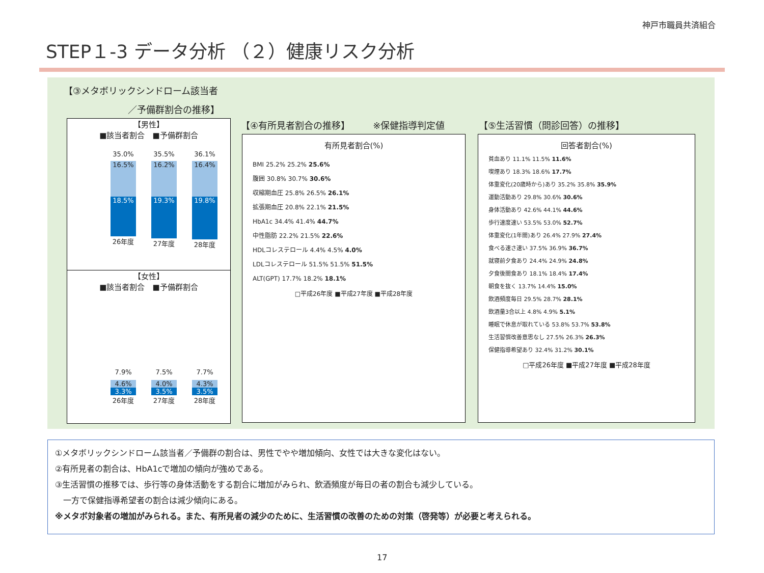神戸市職員共済組合
STEP１-3 データ分析 （２）健康リスク分析
【③メタボリックシンドローム該当者
　　　　　　　／予備群割合の推移】
【男性】
■該当者割合　■予備群割合
35.0%
16.5%
18.5%
26年度
35.5%
16.2%
19.3%
27年度
36.1%
16.4%
19.8%
28年度
【女性】
■該当者割合　■予備群割合
7.9%
4.6%
3.3%
26年度
7.5%
4.0%
3.5%
27年度
7.7%
4.3%
3.5%
28年度
【④有所見者割合の推移】　　　※保健指導判定値
有所見者割合(%)
BMI 25.2% 25.2% 25.6%
腹囲 30.8% 30.7% 30.6%
収縮期血圧 25.8% 26.5% 26.1%
拡張期血圧 20.8% 22.1% 21.5%
HbA1c 34.4% 41.4% 44.7%
中性脂肪 22.2% 21.5% 22.6%
HDLコレステロール 4.4% 4.5% 4.0%
LDLコレステロール 51.5% 51.5% 51.5%
ALT(GPT) 17.7% 18.2% 18.1%
□平成26年度 ■平成27年度 ■平成28年度
【⑤生活習慣（問診回答）の推移】
回答者割合(%)
貧血あり 11.1% 11.5% 11.6%
喫煙あり 18.3% 18.6% 17.7%
体重変化(20歳時から)あり 35.2% 35.8% 35.9%
運動活動あり 29.8% 30.6% 30.6%
身体活動あり 42.6% 44.1% 44.6%
歩行速度速い 53.5% 53.0% 52.7%
体重変化(1年間)あり 26.4% 27.9% 27.4%
食べる速さ速い 37.5% 36.9% 36.7%
就寝前夕食あり 24.4% 24.9% 24.8%
夕食後間食あり 18.1% 18.4% 17.4%
朝食を抜く 13.7% 14.4% 15.0%
飲酒頻度毎日 29.5% 28.7% 28.1%
飲酒量3合以上 4.8% 4.9% 5.1%
睡眠で休息が取れている 53.8% 53.7% 53.8%
生活習慣改善意思なし 27.5% 26.3% 26.3%
保健指導希望あり 32.4% 31.2% 30.1%
□平成26年度 ■平成27年度 ■平成28年度
①メタボリックシンドローム該当者／予備群の割合は、男性でやや増加傾向、女性では大きな変化はない。
②有所見者の割合は、HbA1cで増加の傾向が強めである。
③生活習慣の推移では、歩行等の身体活動をする割合に増加がみられ、飲酒頻度が毎日の者の割合も減少している。
　一方で保健指導希望者の割合は減少傾向にある。
※メタボ対象者の増加がみられる。また、有所見者の減少のために、生活習慣の改善のための対策（啓発等）が必要と考えられる。
17